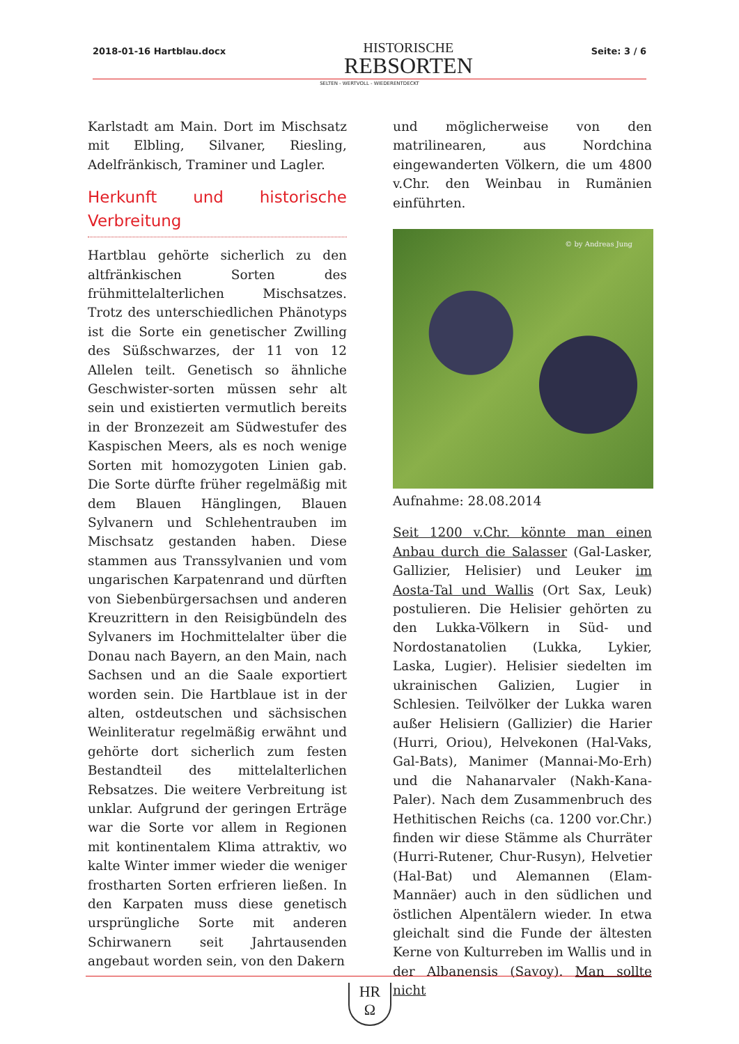2018-01-16 Hartblau.docx
HISTORISCHE
REBSORTEN
Seite: 3 / 6
SELTEN - WERTVOLL - WIEDERENTDECKT
Karlstadt am Main. Dort im Mischsatz mit Elbling, Silvaner, Riesling, Adelfränkisch, Traminer und Lagler.
Herkunft und historische Verbreitung
Hartblau gehörte sicherlich zu den altfränkischen Sorten des frühmittelalterlichen Mischsatzes. Trotz des unterschiedlichen Phänotyps ist die Sorte ein genetischer Zwilling des Süßschwarzes, der 11 von 12 Allelen teilt. Genetisch so ähnliche Geschwister-sorten müssen sehr alt sein und existierten vermutlich bereits in der Bronzezeit am Südwestufer des Kaspischen Meers, als es noch wenige Sorten mit homozygoten Linien gab. Die Sorte dürfte früher regelmäßig mit dem Blauen Hänglingen, Blauen Sylvanern und Schlehentrauben im Mischsatz gestanden haben. Diese stammen aus Transsylvanien und vom ungarischen Karpatenrand und dürften von Siebenbürgersachsen und anderen Kreuzrittern in den Reisigbündeln des Sylvaners im Hochmittelalter über die Donau nach Bayern, an den Main, nach Sachsen und an die Saale exportiert worden sein. Die Hartblaue ist in der alten, ostdeutschen und sächsischen Weinliteratur regelmäßig erwähnt und gehörte dort sicherlich zum festen Bestandteil des mittelalterlichen Rebsatzes. Die weitere Verbreitung ist unklar. Aufgrund der geringen Erträge war die Sorte vor allem in Regionen mit kontinentalem Klima attraktiv, wo kalte Winter immer wieder die weniger frostharten Sorten erfrieren ließen. In den Karpaten muss diese genetisch ursprüngliche Sorte mit anderen Schirwanern seit Jahrtausenden angebaut worden sein, von den Dakern
und möglicherweise von den matrilinearen, aus Nordchina eingewanderten Völkern, die um 4800 v.Chr. den Weinbau in Rumänien einführten.
© by Andreas Jung
Aufnahme: 28.08.2014
Seit 1200 v.Chr. könnte man einen Anbau durch die Salasser (Gal-Lasker, Gallizier, Helisier) und Leuker im Aosta-Tal und Wallis (Ort Sax, Leuk) postulieren. Die Helisier gehörten zu den Lukka-Völkern in Süd- und Nordostanatolien (Lukka, Lykier, Laska, Lugier). Helisier siedelten im ukrainischen Galizien, Lugier in Schlesien. Teilvölker der Lukka waren außer Helisiern (Gallizier) die Harier (Hurri, Oriou), Helvekonen (Hal-Vaks, Gal-Bats), Manimer (Mannai-Mo-Erh) und die Nahanarvaler (Nakh-Kana-Paler). Nach dem Zusammenbruch des Hethitischen Reichs (ca. 1200 vor.Chr.) finden wir diese Stämme als Churräter (Hurri-Rutener, Chur-Rusyn), Helvetier (Hal-Bat) und Alemannen (Elam-Mannäer) auch in den südlichen und östlichen Alpentälern wieder. In etwa gleichalt sind die Funde der ältesten Kerne von Kulturreben im Wallis und in der Albanensis (Savoy). Man sollte nicht
HR
Ω